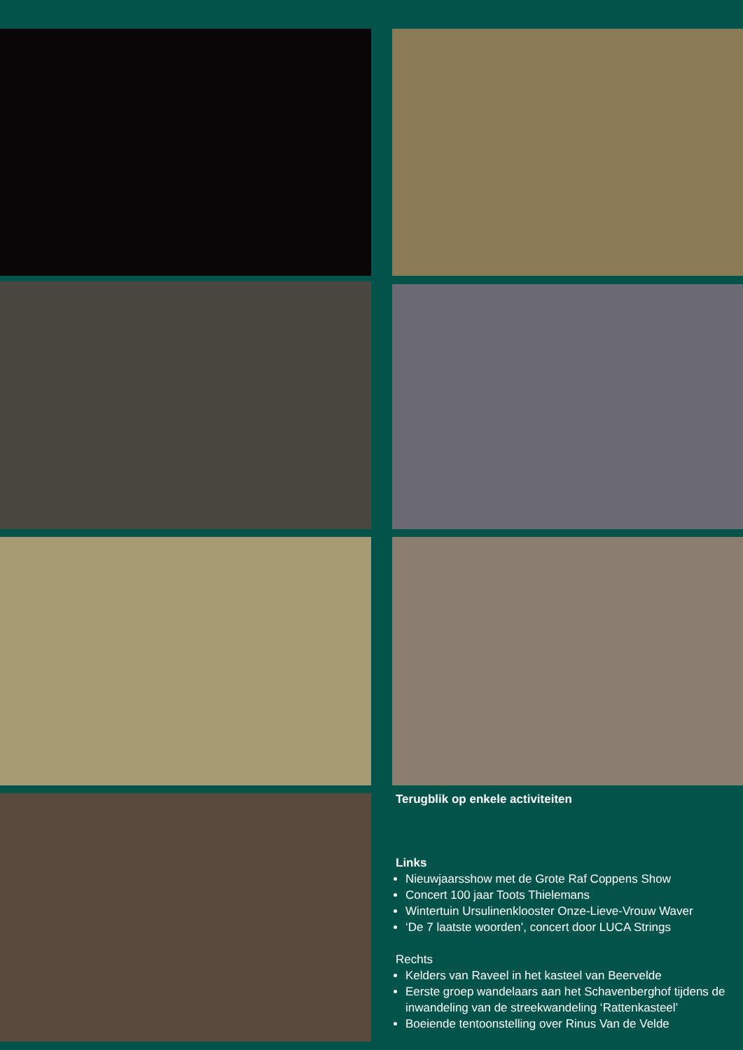Terugblik op enkele activiteiten
Links
Nieuwjaarsshow met de Grote Raf Coppens Show
Concert 100 jaar Toots Thielemans
Wintertuin Ursulinenklooster Onze-Lieve-Vrouw Waver
‘De 7 laatste woorden’, concert door LUCA Strings
Rechts
Kelders van Raveel in het kasteel van Beervelde
Eerste groep wandelaars aan het Schavenberghof tijdens de inwandeling van de streekwandeling ‘Rattenkasteel’
Boeiende tentoonstelling over Rinus Van de Velde